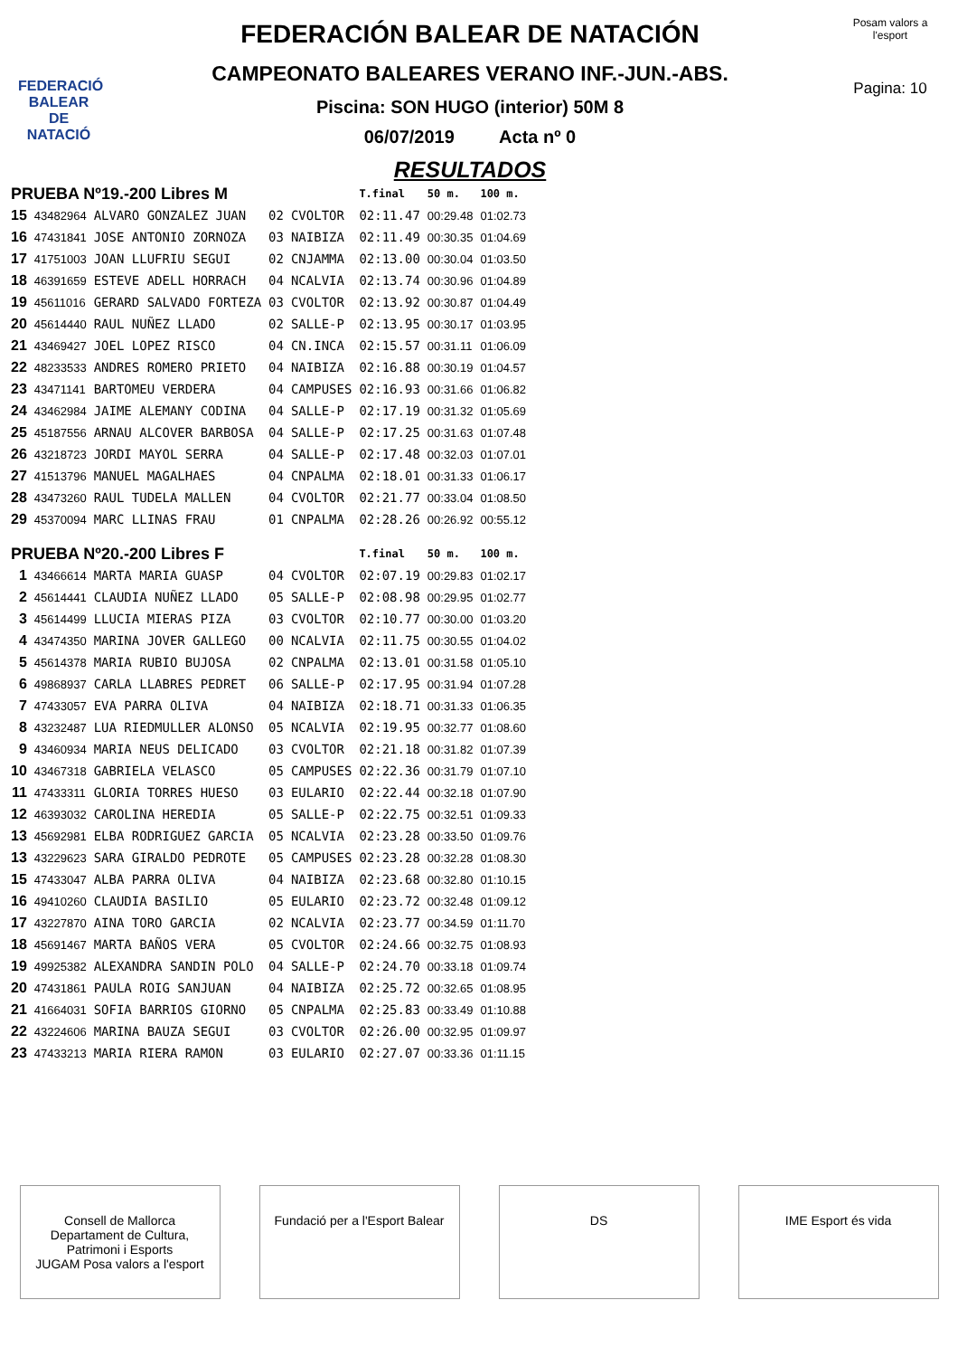FEDERACIÓ
BALEAR DE
NATACIÓ
FEDERACIÓN BALEAR DE NATACIÓN
CAMPEONATO BALEARES VERANO INF.-JUN.-ABS.
Piscina: SON HUGO (interior) 50M 8
06/07/2019 Acta nº 0
RESULTADOS
Posam valors a l'esport
Pagina: 10
| PRUEBA Nº19.-200 Libres M | | | | | T.final | 50 m. | 100 m. |
| --- | --- | --- | --- | --- | --- | --- | --- |
| 15 | 43482964 | ALVARO GONZALEZ JUAN | 02 | CVOLTOR | 02:11.47 | 00:29.48 | 01:02.73 |
| 16 | 47431841 | JOSE ANTONIO ZORNOZA | 03 | NAIBIZA | 02:11.49 | 00:30.35 | 01:04.69 |
| 17 | 41751003 | JOAN LLUFRIU SEGUI | 02 | CNJAMMA | 02:13.00 | 00:30.04 | 01:03.50 |
| 18 | 46391659 | ESTEVE ADELL HORRACH | 04 | NCALVIA | 02:13.74 | 00:30.96 | 01:04.89 |
| 19 | 45611016 | GERARD SALVADO FORTEZA | 03 | CVOLTOR | 02:13.92 | 00:30.87 | 01:04.49 |
| 20 | 45614440 | RAUL NUÑEZ LLADO | 02 | SALLE-P | 02:13.95 | 00:30.17 | 01:03.95 |
| 21 | 43469427 | JOEL LOPEZ RISCO | 04 | CN.INCA | 02:15.57 | 00:31.11 | 01:06.09 |
| 22 | 48233533 | ANDRES ROMERO PRIETO | 04 | NAIBIZA | 02:16.88 | 00:30.19 | 01:04.57 |
| 23 | 43471141 | BARTOMEU VERDERA | 04 | CAMPUSES | 02:16.93 | 00:31.66 | 01:06.82 |
| 24 | 43462984 | JAIME ALEMANY CODINA | 04 | SALLE-P | 02:17.19 | 00:31.32 | 01:05.69 |
| 25 | 45187556 | ARNAU ALCOVER BARBOSA | 04 | SALLE-P | 02:17.25 | 00:31.63 | 01:07.48 |
| 26 | 43218723 | JORDI MAYOL SERRA | 04 | SALLE-P | 02:17.48 | 00:32.03 | 01:07.01 |
| 27 | 41513796 | MANUEL MAGALHAES | 04 | CNPALMA | 02:18.01 | 00:31.33 | 01:06.17 |
| 28 | 43473260 | RAUL TUDELA MALLEN | 04 | CVOLTOR | 02:21.77 | 00:33.04 | 01:08.50 |
| 29 | 45370094 | MARC LLINAS FRAU | 01 | CNPALMA | 02:28.26 | 00:26.92 | 00:55.12 |
| PRUEBA Nº20.-200 Libres F | | | | | T.final | 50 m. | 100 m. |
| 1 | 43466614 | MARTA MARIA GUASP | 04 | CVOLTOR | 02:07.19 | 00:29.83 | 01:02.17 |
| 2 | 45614441 | CLAUDIA NUÑEZ LLADO | 05 | SALLE-P | 02:08.98 | 00:29.95 | 01:02.77 |
| 3 | 45614499 | LLUCIA MIERAS PIZA | 03 | CVOLTOR | 02:10.77 | 00:30.00 | 01:03.20 |
| 4 | 43474350 | MARINA JOVER GALLEGO | 00 | NCALVIA | 02:11.75 | 00:30.55 | 01:04.02 |
| 5 | 45614378 | MARIA RUBIO BUJOSA | 02 | CNPALMA | 02:13.01 | 00:31.58 | 01:05.10 |
| 6 | 49868937 | CARLA LLABRES PEDRET | 06 | SALLE-P | 02:17.95 | 00:31.94 | 01:07.28 |
| 7 | 47433057 | EVA PARRA OLIVA | 04 | NAIBIZA | 02:18.71 | 00:31.33 | 01:06.35 |
| 8 | 43232487 | LUA RIEDMULLER ALONSO | 05 | NCALVIA | 02:19.95 | 00:32.77 | 01:08.60 |
| 9 | 43460934 | MARIA NEUS DELICADO | 03 | CVOLTOR | 02:21.18 | 00:31.82 | 01:07.39 |
| 10 | 43467318 | GABRIELA VELASCO | 05 | CAMPUSES | 02:22.36 | 00:31.79 | 01:07.10 |
| 11 | 47433311 | GLORIA TORRES HUESO | 03 | EULARIO | 02:22.44 | 00:32.18 | 01:07.90 |
| 12 | 46393032 | CAROLINA HEREDIA | 05 | SALLE-P | 02:22.75 | 00:32.51 | 01:09.33 |
| 13 | 45692981 | ELBA RODRIGUEZ GARCIA | 05 | NCALVIA | 02:23.28 | 00:33.50 | 01:09.76 |
| 13 | 43229623 | SARA GIRALDO PEDROTE | 05 | CAMPUSES | 02:23.28 | 00:32.28 | 01:08.30 |
| 15 | 47433047 | ALBA PARRA OLIVA | 04 | NAIBIZA | 02:23.68 | 00:32.80 | 01:10.15 |
| 16 | 49410260 | CLAUDIA BASILIO | 05 | EULARIO | 02:23.72 | 00:32.48 | 01:09.12 |
| 17 | 43227870 | AINA TORO GARCIA | 02 | NCALVIA | 02:23.77 | 00:34.59 | 01:11.70 |
| 18 | 45691467 | MARTA BAÑOS VERA | 05 | CVOLTOR | 02:24.66 | 00:32.75 | 01:08.93 |
| 19 | 49925382 | ALEXANDRA SANDIN POLO | 04 | SALLE-P | 02:24.70 | 00:33.18 | 01:09.74 |
| 20 | 47431861 | PAULA ROIG SANJUAN | 04 | NAIBIZA | 02:25.72 | 00:32.65 | 01:08.95 |
| 21 | 41664031 | SOFIA BARRIOS GIORNO | 05 | CNPALMA | 02:25.83 | 00:33.49 | 01:10.88 |
| 22 | 43224606 | MARINA BAUZA SEGUI | 03 | CVOLTOR | 02:26.00 | 00:32.95 | 01:09.97 |
| 23 | 47433213 | MARIA RIERA RAMON | 03 | EULARIO | 02:27.07 | 00:33.36 | 01:11.15 |
Consell de Mallorca
Departament de Cultura, Patrimoni i Esports
JUGAM Posa valors a l'esport
Fundació per a l'Esport Balear
DS IME Esport és vida